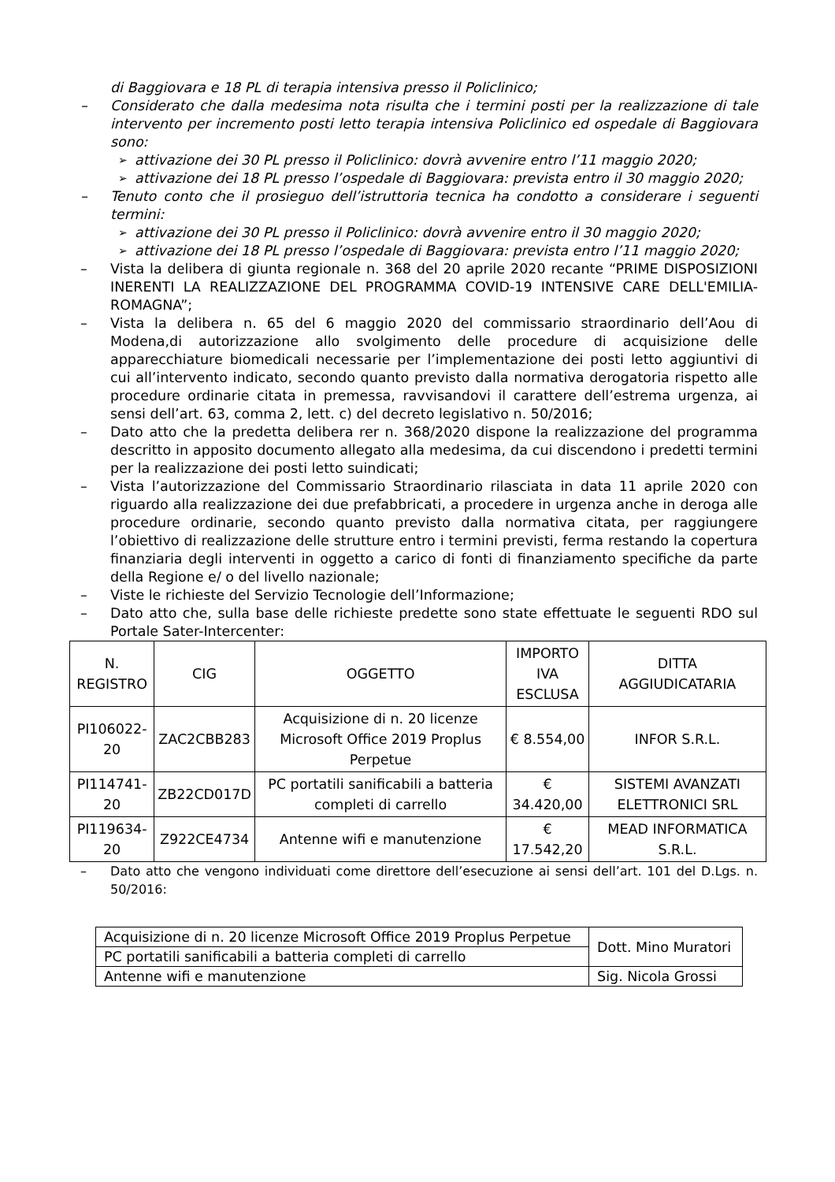di Baggiovara e 18 PL di terapia intensiva presso il Policlinico;
– Considerato che dalla medesima nota risulta che i termini posti per la realizzazione di tale intervento per incremento posti letto terapia intensiva Policlinico ed ospedale di Baggiovara sono:
➢
attivazione dei 30 PL presso il Policlinico: dovrà avvenire entro l’11 maggio 2020;
➢
attivazione dei 18 PL presso l’ospedale di Baggiovara: prevista entro il 30 maggio 2020;
– Tenuto conto che il prosieguo dell’istruttoria tecnica ha condotto a considerare i seguenti termini:
➢
attivazione dei 30 PL presso il Policlinico: dovrà avvenire entro il 30 maggio 2020;
➢
attivazione dei 18 PL presso l’ospedale di Baggiovara: prevista entro l’11 maggio 2020;
– Vista la delibera di giunta regionale n. 368 del 20 aprile 2020 recante “PRIME DISPOSIZIONI INERENTI LA REALIZZAZIONE DEL PROGRAMMA COVID-19 INTENSIVE CARE DELL'EMILIA-ROMAGNA”;
– Vista la delibera n. 65 del 6 maggio 2020 del commissario straordinario dell’Aou di Modena,di autorizzazione allo svolgimento delle procedure di acquisizione delle apparecchiature biomedicali necessarie per l’implementazione dei posti letto aggiuntivi di cui all’intervento indicato, secondo quanto previsto dalla normativa derogatoria rispetto alle procedure ordinarie citata in premessa, ravvisandovi il carattere dell’estrema urgenza, ai sensi dell’art. 63, comma 2, lett. c) del decreto legislativo n. 50/2016;
– Dato atto che la predetta delibera rer n. 368/2020 dispone la realizzazione del programma descritto in apposito documento allegato alla medesima, da cui discendono i predetti termini per la realizzazione dei posti letto suindicati;
– Vista l’autorizzazione del Commissario Straordinario rilasciata in data 11 aprile 2020 con riguardo alla realizzazione dei due prefabbricati, a procedere in urgenza anche in deroga alle procedure ordinarie, secondo quanto previsto dalla normativa citata, per raggiungere l’obiettivo di realizzazione delle strutture entro i termini previsti, ferma restando la copertura finanziaria degli interventi in oggetto a carico di fonti di finanziamento specifiche da parte della Regione e/ o del livello nazionale;
– Viste le richieste del Servizio Tecnologie dell’Informazione;
– Dato atto che, sulla base delle richieste predette sono state effettuate le seguenti RDO sul Portale Sater-Intercenter:
| N. REGISTRO | CIG | OGGETTO | IMPORTO IVA ESCLUSA | DITTA AGGIUDICATARIA |
| --- | --- | --- | --- | --- |
| PI106022-20 | ZAC2CBB283 | Acquisizione di n. 20 licenze Microsoft Office 2019 Proplus Perpetue | € 8.554,00 | INFOR S.R.L. |
| PI114741-20 | ZB22CD017D | PC portatili sanificabili a batteria completi di carrello | € 34.420,00 | SISTEMI AVANZATI ELETTRONICI SRL |
| PI119634-20 | Z922CE4734 | Antenne wifi e manutenzione | € 17.542,20 | MEAD INFORMATICA S.R.L. |
– Dato atto che vengono individuati come direttore dell’esecuzione ai sensi dell’art. 101 del D.Lgs. n. 50/2016:
| Acquisizione di n. 20 licenze Microsoft Office 2019 Proplus Perpetue | Dott. Mino Muratori |
| PC portatili sanificabili a batteria completi di carrello | |
| Antenne wifi e manutenzione | Sig. Nicola Grossi |